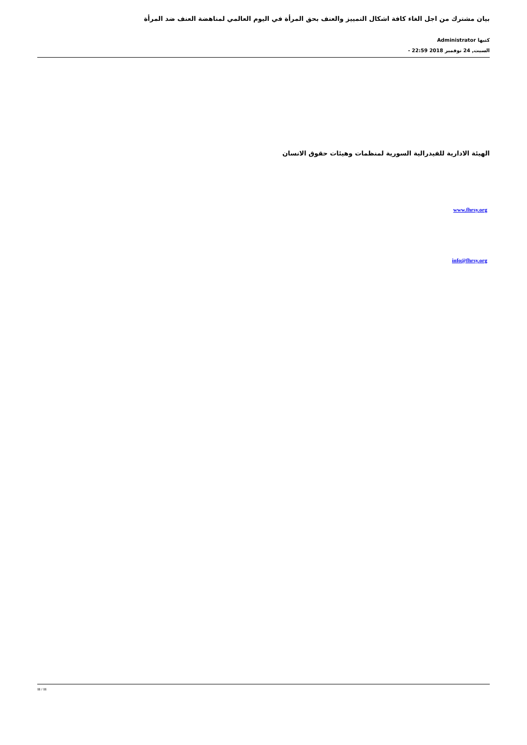بيان مشترك من اجل الغاء كافة اشكال التمييز والعنف بحق المرأة في اليوم العالمي لمناهضة العنف ضد المرأة
كتبها Administrator
السبت, 24 نوفمبر 2018 22:59 -
الهيئة الادارية للفيدرالية السورية لمنظمات وهيئات حقوق الانسان
www.fhrsy.org
info@fhrsy.org
11 / 11